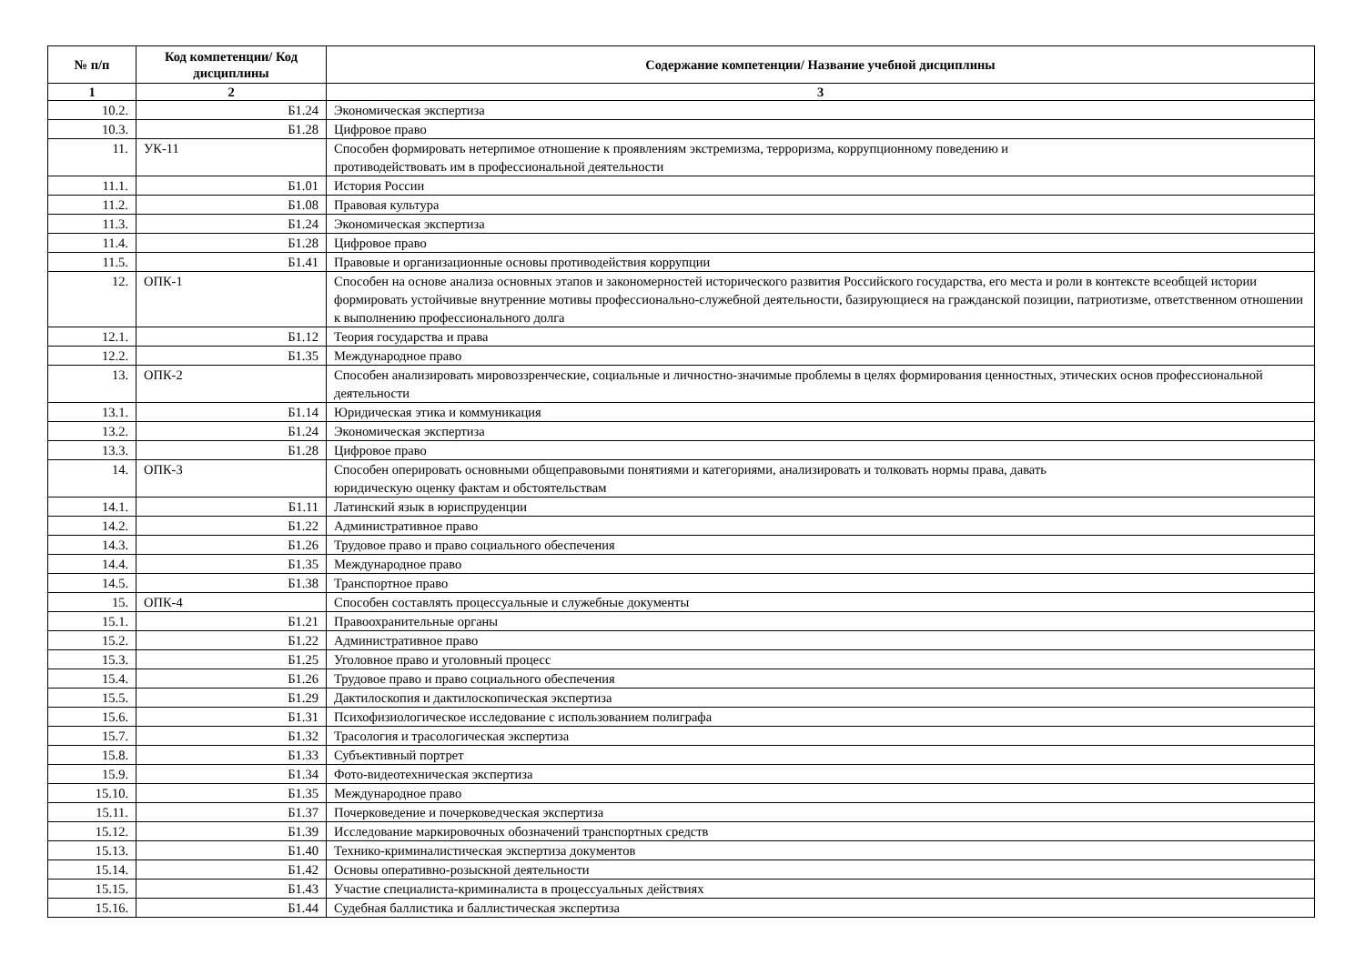| № п/п | Код компетенции/ Код дисциплины | Содержание компетенции/ Название учебной дисциплины |
| --- | --- | --- |
| 1 | 2 | 3 |
| 10.2. | Б1.24 | Экономическая экспертиза |
| 10.3. | Б1.28 | Цифровое право |
| 11. | УК-11 | Способен формировать нетерпимое отношение к проявлениям экстремизма, терроризма, коррупционному поведению и противодействовать им в профессиональной деятельности |
| 11.1. | Б1.01 | История России |
| 11.2. | Б1.08 | Правовая культура |
| 11.3. | Б1.24 | Экономическая экспертиза |
| 11.4. | Б1.28 | Цифровое право |
| 11.5. | Б1.41 | Правовые и организационные основы противодействия коррупции |
| 12. | ОПК-1 | Способен на основе анализа основных этапов и закономерностей исторического развития Российского государства, его места и роли в контексте всеобщей истории формировать устойчивые внутренние мотивы профессионально-служебной деятельности, базирующиеся на гражданской позиции, патриотизме, ответственном отношении к выполнению профессионального долга |
| 12.1. | Б1.12 | Теория государства и права |
| 12.2. | Б1.35 | Международное право |
| 13. | ОПК-2 | Способен анализировать мировоззренческие, социальные и личностно-значимые проблемы в целях формирования ценностных, этических основ профессиональной деятельности |
| 13.1. | Б1.14 | Юридическая этика и коммуникация |
| 13.2. | Б1.24 | Экономическая экспертиза |
| 13.3. | Б1.28 | Цифровое право |
| 14. | ОПК-3 | Способен оперировать основными общеправовыми понятиями и категориями, анализировать и толковать нормы права, давать юридическую оценку фактам и обстоятельствам |
| 14.1. | Б1.11 | Латинский язык в юриспруденции |
| 14.2. | Б1.22 | Административное право |
| 14.3. | Б1.26 | Трудовое право и право социального обеспечения |
| 14.4. | Б1.35 | Международное право |
| 14.5. | Б1.38 | Транспортное право |
| 15. | ОПК-4 | Способен составлять процессуальные и служебные документы |
| 15.1. | Б1.21 | Правоохранительные органы |
| 15.2. | Б1.22 | Административное право |
| 15.3. | Б1.25 | Уголовное право и уголовный процесс |
| 15.4. | Б1.26 | Трудовое право и право социального обеспечения |
| 15.5. | Б1.29 | Дактилоскопия и дактилоскопическая экспертиза |
| 15.6. | Б1.31 | Психофизиологическое исследование с использованием полиграфа |
| 15.7. | Б1.32 | Трасология и трасологическая экспертиза |
| 15.8. | Б1.33 | Субъективный портрет |
| 15.9. | Б1.34 | Фото-видеотехническая экспертиза |
| 15.10. | Б1.35 | Международное право |
| 15.11. | Б1.37 | Почерковедение и почерковедческая экспертиза |
| 15.12. | Б1.39 | Исследование маркировочных обозначений транспортных средств |
| 15.13. | Б1.40 | Технико-криминалистическая экспертиза документов |
| 15.14. | Б1.42 | Основы оперативно-розыскной деятельности |
| 15.15. | Б1.43 | Участие специалиста-криминалиста в процессуальных действиях |
| 15.16. | Б1.44 | Судебная баллистика и баллистическая экспертиза |